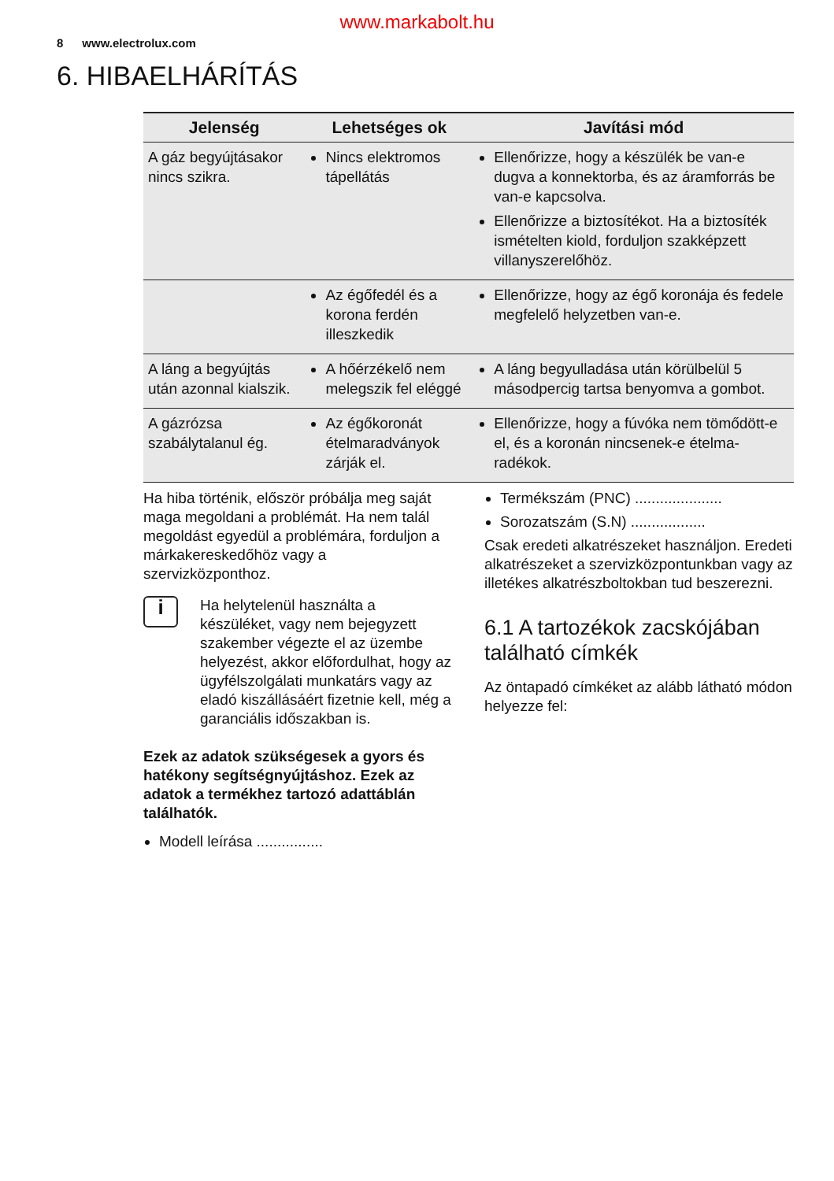www.markabolt.hu
8 www.electrolux.com
6. HIBAELHÁRÍTÁS
| Jelenség | Lehetséges ok | Javítási mód |
| --- | --- | --- |
| A gáz begyújtásakor nincs szikra. | Nincs elektromos tápellátás | Ellenőrizze, hogy a készü­lék be van-e dugva a kon­nektorba, és az áramforrás be van-e kapcsolva. Ellenőrizze a biztosítékot. Ha a biztosíték ismételten kiold, forduljon szakképzett villanyszerelőhöz. |
| | Az égőfedél és a korona ferdén illeszkedik | Ellenőrizze, hogy az égő koronája és fedele megfe­lelő helyzetben van-e. |
| A láng a begyújtás után azon­nal kialszik. | A hőérzékelő nem meleg­szik fel eléggé | A láng begyulladása után körülbelül 5 másodpercig tartsa benyomva a gombot. |
| A gázrózsa szabálytalanul ég. | Az égőkoronát ételmarad­ványok zárják el. | Ellenőrizze, hogy a fúvóka nem tömődött-e el, és a ko­ronán nincsenek-e ételma­radékok. |
Ha hiba történik, először próbálja meg saját ma­ga megoldani a problémát. Ha nem talál megol­dást egyedül a problémára, forduljon a márkake­reskedőhöz vagy a szervizközponthoz.
i
Ha helytelenül használta a készüléket, vagy nem bejegyzett szakember végez­te el az üzembe helyezést, akkor előfor­dulhat, hogy az ügyfélszolgálati munka­társ vagy az eladó kiszállásáért fizetnie kell, még a garanciális időszakban is.
Ezek az adatok szükségesek a gyors és haté­kony segítségnyújtáshoz. Ezek az adatok a ter­mékhez tartozó adattáblán találhatók.
Modell leírása ................
Termékszám (PNC) .....................
Sorozatszám (S.N) ..................
Csak eredeti alkatrészeket használjon. Eredeti alkatrészeket a szervizközpontunkban vagy az il­letékes alkatrészboltokban tud beszerezni.
6.1 A tartozékok zacskójában található címkék
Az öntapadó címkéket az alább látható módon helyezze fel: